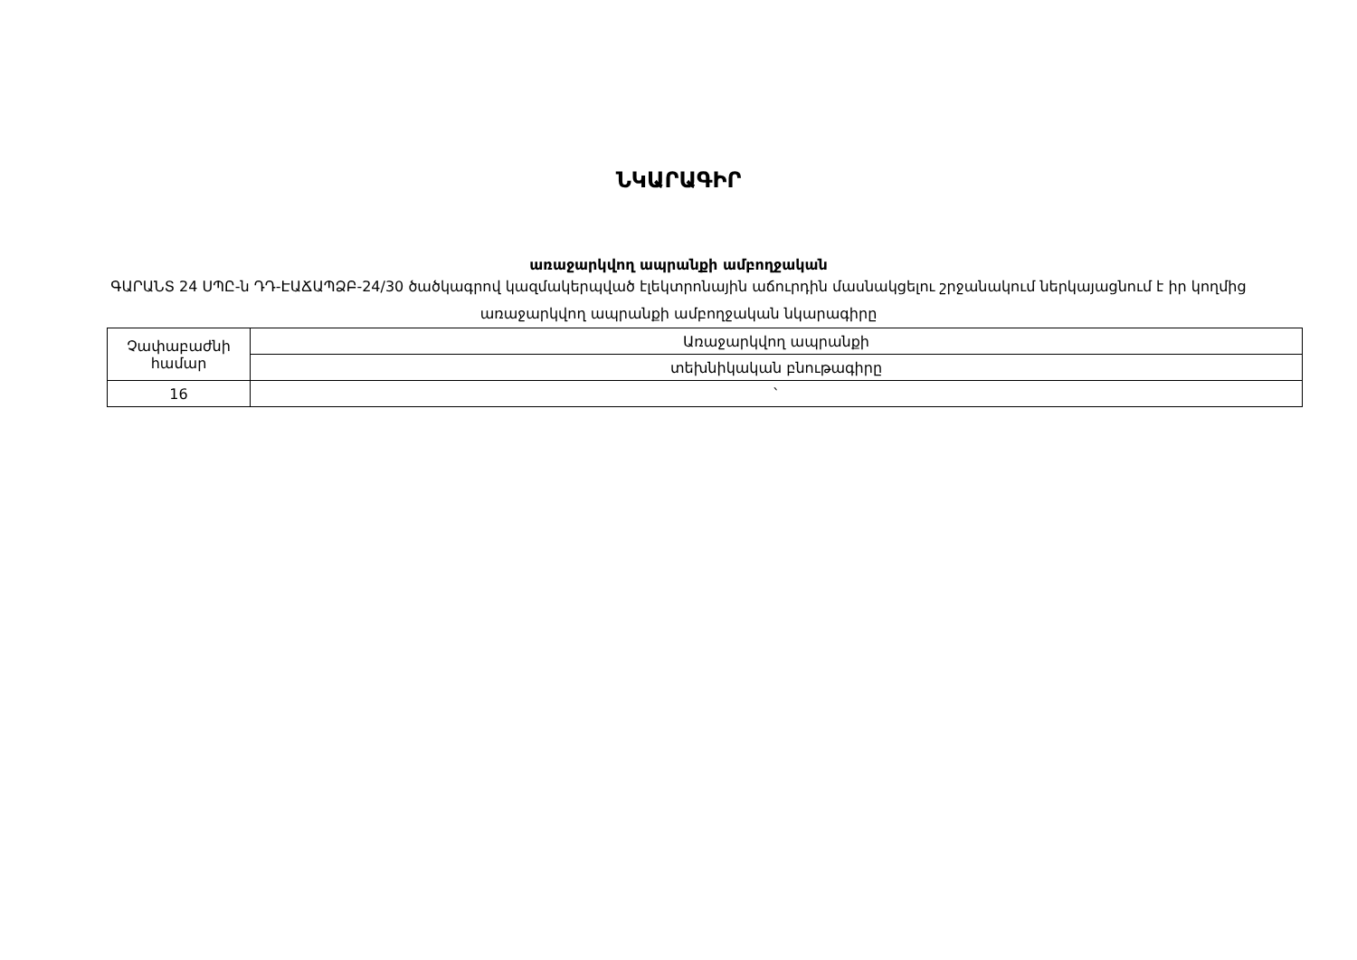ՆԿԱՐԱԳԻՐ
առաջարկվող ապրանքի ամբողջական
ԳԱՐԱՆՏ 24 ՍՊԸ-ն ԴԴ-ԷԱՃԱՊՁԲ-24/30 ծածկագրով կազմակերպված էլեկտրոնային աճուրդին մասնակցելու շրջանակում ներկայացնում է իր կողմից առաջարկվող ապրանքի ամբողջական նկարագիրը
| Չափաբաժնի համար | Առաջարկվող ապրանքի |
| | տեխնիկական բնութագիրը |
| 16 | ` |